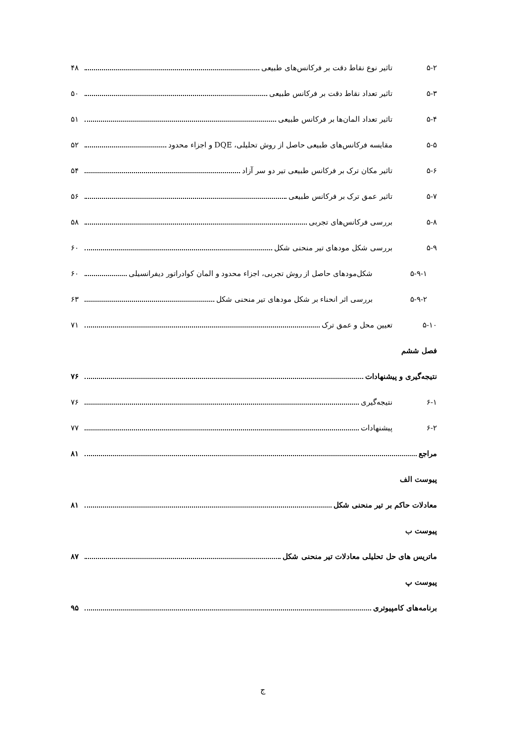۵-۲ تاثیر نوع نقاط دقت بر فرکانس‌های طبیعی ۴۸
۵-۳ تاثیر تعداد نقاط دقت بر فرکانس طبیعی ۵۰
۵-۴ تاثیر تعداد المان‌ها بر فرکانس طبیعی ۵۱
۵-۵ مقایسه فرکانس‌های طبیعی حاصل از روش تحلیلی، DQE و اجزاء محدود ۵۲
۵-۶ تاثیر مکان ترک بر فرکانس طبیعی تیر دو سر آزاد ۵۴
۵-۷ تاثیر عمق ترک بر فرکانس طبیعی ۵۶
۵-۸ بررسی فرکانس‌های تجربی ۵۸
۵-۹ بررسی شکل مودهای تیر منحنی شکل ۶۰
۵-۹-۱ شکل‌مودهای حاصل از روش تجربی، اجزاء محدود و المان کوادراتور دیفرانسیلی ۶۰
۵-۹-۲ بررسی اثر انحناء بر شکل مودهای تیر منحنی شکل ۶۳
۵-۱۰ تعیین محل و عمق ترک ۷۱
فصل ششم
نتیجه‌گیری و پیشنهادات ۷۶
۶-۱ نتیجه‌گیری ۷۶
۶-۲ پیشنهادات ۷۷
مراجع ۸۱
پیوست الف
معادلات حاکم بر تیر منحنی شکل ۸۱
پیوست ب
ماتریس های حل تحلیلی معادلات تیر منحنی شکل ۸۷
پیوست پ
برنامه‌های کامپیوتری ۹۵
ج